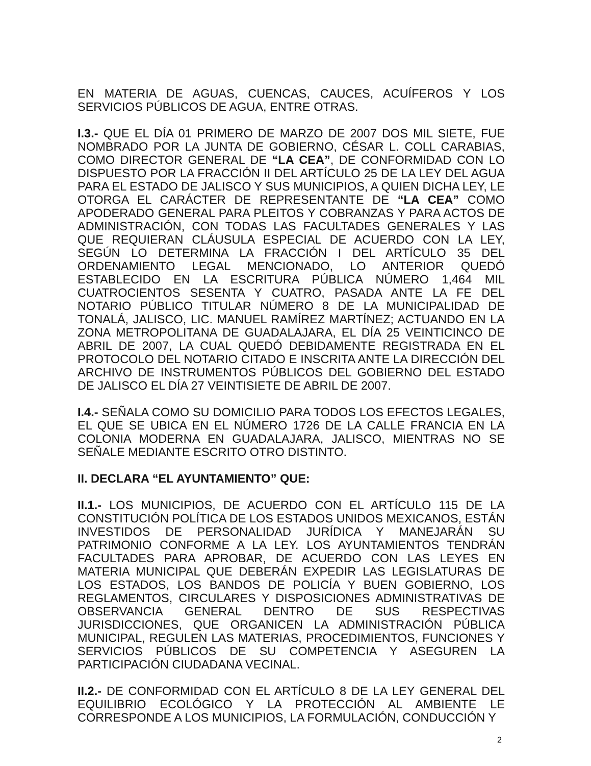EN MATERIA DE AGUAS, CUENCAS, CAUCES, ACUÍFEROS Y LOS SERVICIOS PÚBLICOS DE AGUA, ENTRE OTRAS.
I.3.- QUE EL DÍA 01 PRIMERO DE MARZO DE 2007 DOS MIL SIETE, FUE NOMBRADO POR LA JUNTA DE GOBIERNO, CÉSAR L. COLL CARABIAS, COMO DIRECTOR GENERAL DE “LA CEA”, DE CONFORMIDAD CON LO DISPUESTO POR LA FRACCIÓN II DEL ARTÍCULO 25 DE LA LEY DEL AGUA PARA EL ESTADO DE JALISCO Y SUS MUNICIPIOS, A QUIEN DICHA LEY, LE OTORGA EL CARÁCTER DE REPRESENTANTE DE “LA CEA” COMO APODERADO GENERAL PARA PLEITOS Y COBRANZAS Y PARA ACTOS DE ADMINISTRACIÓN, CON TODAS LAS FACULTADES GENERALES Y LAS QUE REQUIERAN CLÁUSULA ESPECIAL DE ACUERDO CON LA LEY, SEGÚN LO DETERMINA LA FRACCIÓN I DEL ARTÍCULO 35 DEL ORDENAMIENTO LEGAL MENCIONADO, LO ANTERIOR QUEDÓ ESTABLECIDO EN LA ESCRITURA PÚBLICA NÚMERO 1,464 MIL CUATROCIENTOS SESENTA Y CUATRO, PASADA ANTE LA FE DEL NOTARIO PÚBLICO TITULAR NÚMERO 8 DE LA MUNICIPALIDAD DE TONALÁ, JALISCO, LIC. MANUEL RAMÍREZ MARTÍNEZ; ACTUANDO EN LA ZONA METROPOLITANA DE GUADALAJARA, EL DÍA 25 VEINTICINCO DE ABRIL DE 2007, LA CUAL QUEDÓ DEBIDAMENTE REGISTRADA EN EL PROTOCOLO DEL NOTARIO CITADO E INSCRITA ANTE LA DIRECCIÓN DEL ARCHIVO DE INSTRUMENTOS PÚBLICOS DEL GOBIERNO DEL ESTADO DE JALISCO EL DÍA 27 VEINTISIETE DE ABRIL DE 2007.
I.4.- SEÑALA COMO SU DOMICILIO PARA TODOS LOS EFECTOS LEGALES, EL QUE SE UBICA EN EL NÚMERO 1726 DE LA CALLE FRANCIA EN LA COLONIA MODERNA EN GUADALAJARA, JALISCO, MIENTRAS NO SE SEÑALE MEDIANTE ESCRITO OTRO DISTINTO.
II. DECLARA “EL AYUNTAMIENTO” QUE:
II.1.- LOS MUNICIPIOS, DE ACUERDO CON EL ARTÍCULO 115 DE LA CONSTITUCIÓN POLÍTICA DE LOS ESTADOS UNIDOS MEXICANOS, ESTÁN INVESTIDOS DE PERSONALIDAD JURÍDICA Y MANEJARÁN SU PATRIMONIO CONFORME A LA LEY. LOS AYUNTAMIENTOS TENDRÁN FACULTADES PARA APROBAR, DE ACUERDO CON LAS LEYES EN MATERIA MUNICIPAL QUE DEBERÁN EXPEDIR LAS LEGISLATURAS DE LOS ESTADOS, LOS BANDOS DE POLICÍA Y BUEN GOBIERNO, LOS REGLAMENTOS, CIRCULARES Y DISPOSICIONES ADMINISTRATIVAS DE OBSERVANCIA GENERAL DENTRO DE SUS RESPECTIVAS JURISDICCIONES, QUE ORGANICEN LA ADMINISTRACIÓN PÚBLICA MUNICIPAL, REGULEN LAS MATERIAS, PROCEDIMIENTOS, FUNCIONES Y SERVICIOS PÚBLICOS DE SU COMPETENCIA Y ASEGUREN LA PARTICIPACIÓN CIUDADANA VECINAL.
II.2.- DE CONFORMIDAD CON EL ARTÍCULO 8 DE LA LEY GENERAL DEL EQUILIBRIO ECOLÓGICO Y LA PROTECCIÓN AL AMBIENTE LE CORRESPONDE A LOS MUNICIPIOS, LA FORMULACIÓN, CONDUCCIÓN Y
2